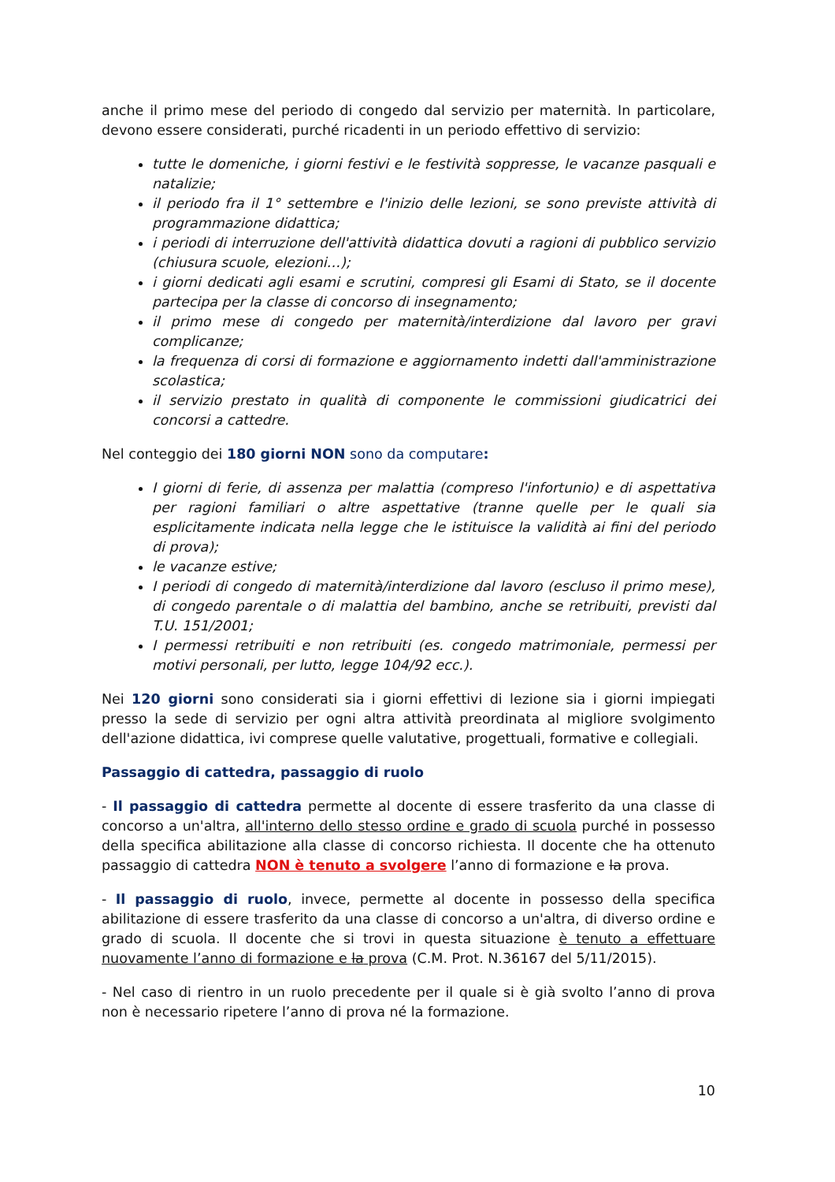anche il primo mese del periodo di congedo dal servizio per maternità. In particolare, devono essere considerati, purché ricadenti in un periodo effettivo di servizio:
tutte le domeniche, i giorni festivi e le festività soppresse, le vacanze pasquali e natalizie;
il periodo fra il 1° settembre e l'inizio delle lezioni, se sono previste attività di programmazione didattica;
i periodi di interruzione dell'attività didattica dovuti a ragioni di pubblico servizio (chiusura scuole, elezioni…);
i giorni dedicati agli esami e scrutini, compresi gli Esami di Stato, se il docente partecipa per la classe di concorso di insegnamento;
il primo mese di congedo per maternità/interdizione dal lavoro per gravi complicanze;
la frequenza di corsi di formazione e aggiornamento indetti dall'amministrazione scolastica;
il servizio prestato in qualità di componente le commissioni giudicatrici dei concorsi a cattedre.
Nel conteggio dei 180 giorni NON sono da computare:
I giorni di ferie, di assenza per malattia (compreso l'infortunio) e di aspettativa per ragioni familiari o altre aspettative (tranne quelle per le quali sia esplicitamente indicata nella legge che le istituisce la validità ai fini del periodo di prova);
le vacanze estive;
I periodi di congedo di maternità/interdizione dal lavoro (escluso il primo mese), di congedo parentale o di malattia del bambino, anche se retribuiti, previsti dal T.U. 151/2001;
I permessi retribuiti e non retribuiti (es. congedo matrimoniale, permessi per motivi personali, per lutto, legge 104/92 ecc.).
Nei 120 giorni sono considerati sia i giorni effettivi di lezione sia i giorni impiegati presso la sede di servizio per ogni altra attività preordinata al migliore svolgimento dell'azione didattica, ivi comprese quelle valutative, progettuali, formative e collegiali.
Passaggio di cattedra, passaggio di ruolo
- Il passaggio di cattedra permette al docente di essere trasferito da una classe di concorso a un'altra, all'interno dello stesso ordine e grado di scuola purché in possesso della specifica abilitazione alla classe di concorso richiesta. Il docente che ha ottenuto passaggio di cattedra NON è tenuto a svolgere l’anno di formazione e la prova.
- Il passaggio di ruolo, invece, permette al docente in possesso della specifica abilitazione di essere trasferito da una classe di concorso a un'altra, di diverso ordine e grado di scuola. Il docente che si trovi in questa situazione è tenuto a effettuare nuovamente l’anno di formazione e la prova (C.M. Prot. N.36167 del 5/11/2015).
- Nel caso di rientro in un ruolo precedente per il quale si è già svolto l’anno di prova non è necessario ripetere l’anno di prova né la formazione.
10